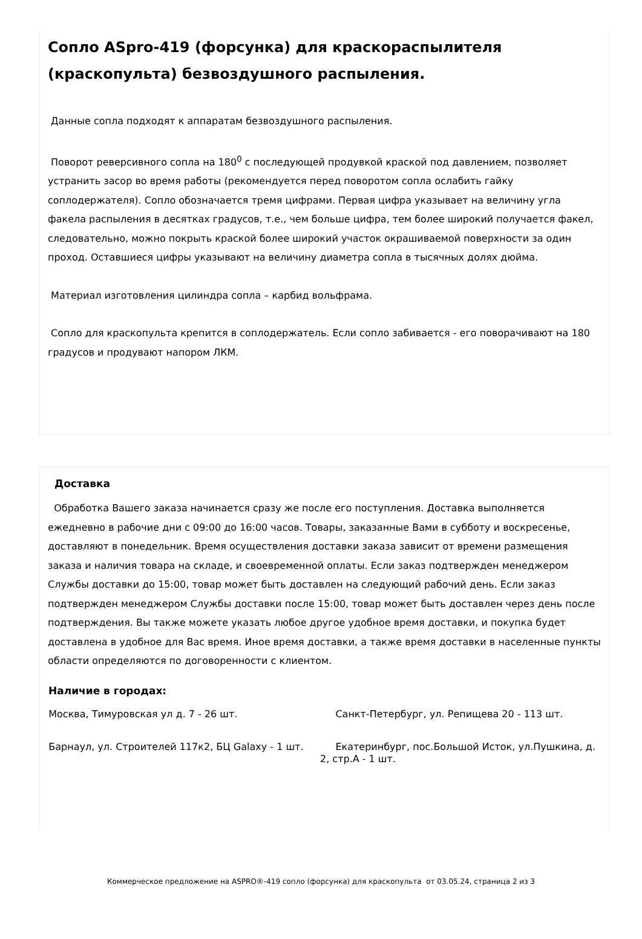Сопло ASpro-419 (форсунка) для краскораспылителя (краскопульта) безвоздушного распыления.
Данные сопла подходят к аппаратам безвоздушного распыления.
Поворот реверсивного сопла на 180<sup>0</sup> с последующей продувкой краской под давлением, позволяет устранить засор во время работы (рекомендуется перед поворотом сопла ослабить гайку соплодержателя). Сопло обозначается тремя цифрами. Первая цифра указывает на величину угла факела распыления в десятках градусов, т.е., чем больше цифра, тем более широкий получается факел, следовательно, можно покрыть краской более широкий участок окрашиваемой поверхности за один проход. Оставшиеся цифры указывают на величину диаметра сопла в тысячных долях дюйма.
Материал изготовления цилиндра сопла – карбид вольфрама.
Сопло для краскопульта крепится в соплодержатель. Если сопло забивается - его поворачивают на 180 градусов и продувают напором ЛКМ.
Доставка
Обработка Вашего заказа начинается сразу же после его поступления. Доставка выполняется ежедневно в рабочие дни с 09:00 до 16:00 часов. Товары, заказанные Вами в субботу и воскресенье, доставляют в понедельник. Время осуществления доставки заказа зависит от времени размещения заказа и наличия товара на складе, и своевременной оплаты. Если заказ подтвержден менеджером Службы доставки до 15:00, товар может быть доставлен на следующий рабочий день. Если заказ подтвержден менеджером Службы доставки после 15:00, товар может быть доставлен через день после подтверждения. Вы также можете указать любое другое удобное время доставки, и покупка будет доставлена в удобное для Вас время. Иное время доставки, а также время доставки в населенные пункты области определяются по договоренности с клиентом.
Наличие в городах:
Москва, Тимуровская ул д. 7 - 26 шт. Санкт-Петербург, ул. Репищева 20 - 113 шт.
Барнаул, ул. Строителей 117к2, БЦ Galaxy - 1 шт. Екатеринбург, пос.Большой Исток, ул.Пушкина, д. 2, стр.А - 1 шт.
Коммерческое предложение на ASPRO®-419 сопло (форсунка) для краскопульта от 03.05.24, страница 2 из 3